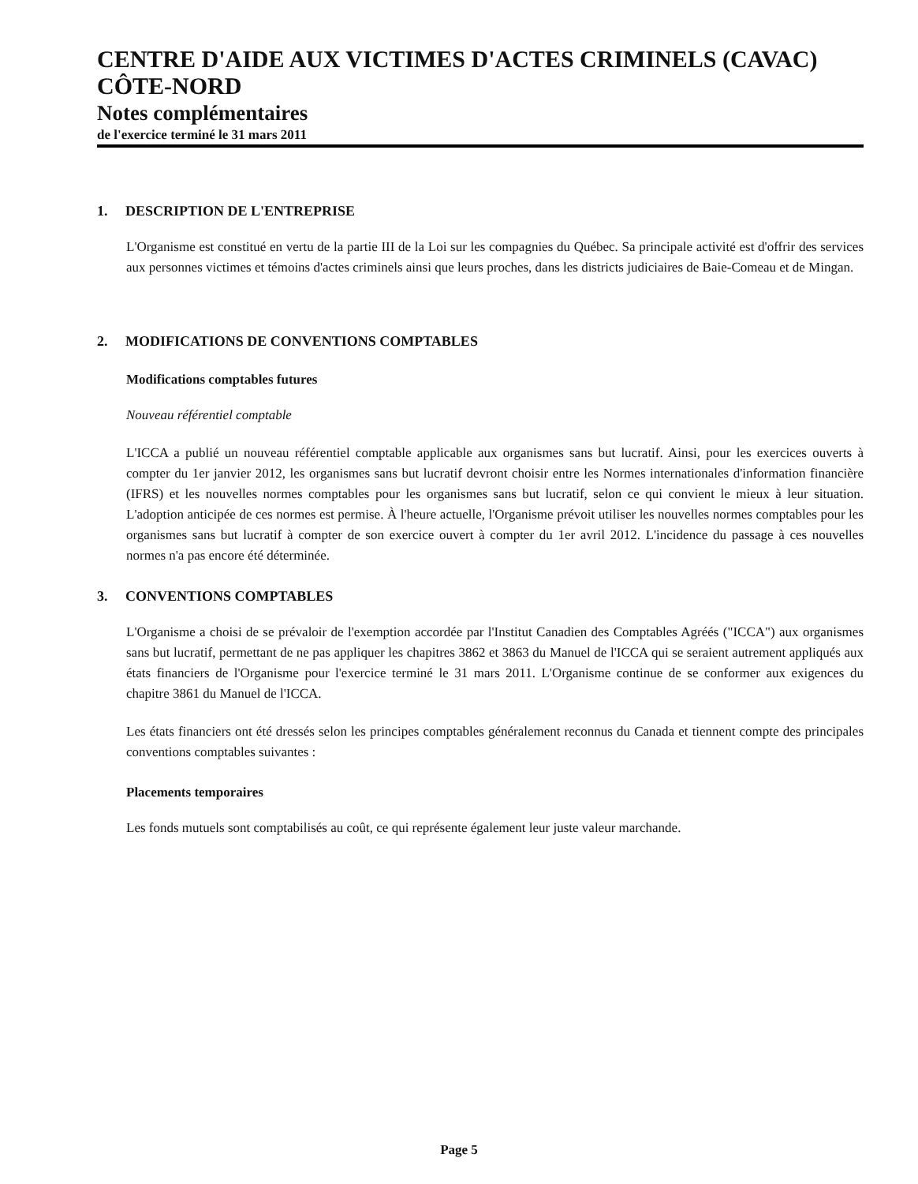CENTRE D'AIDE AUX VICTIMES D'ACTES CRIMINELS (CAVAC) CÔTE-NORD
Notes complémentaires
de l'exercice terminé le 31 mars 2011
1. DESCRIPTION DE L'ENTREPRISE
L'Organisme est constitué en vertu de la partie III de la Loi sur les compagnies du Québec. Sa principale activité est d'offrir des services aux personnes victimes et témoins d'actes criminels ainsi que leurs proches, dans les districts judiciaires de Baie-Comeau et de Mingan.
2. MODIFICATIONS DE CONVENTIONS COMPTABLES
Modifications comptables futures
Nouveau référentiel comptable
L'ICCA a publié un nouveau référentiel comptable applicable aux organismes sans but lucratif. Ainsi, pour les exercices ouverts à compter du 1er janvier 2012, les organismes sans but lucratif devront choisir entre les Normes internationales d'information financière (IFRS) et les nouvelles normes comptables pour les organismes sans but lucratif, selon ce qui convient le mieux à leur situation. L'adoption anticipée de ces normes est permise. À l'heure actuelle, l'Organisme prévoit utiliser les nouvelles normes comptables pour les organismes sans but lucratif à compter de son exercice ouvert à compter du 1er avril 2012. L'incidence du passage à ces nouvelles normes n'a pas encore été déterminée.
3. CONVENTIONS COMPTABLES
L'Organisme a choisi de se prévaloir de l'exemption accordée par l'Institut Canadien des Comptables Agréés ("ICCA") aux organismes sans but lucratif, permettant de ne pas appliquer les chapitres 3862 et 3863 du Manuel de l'ICCA qui se seraient autrement appliqués aux états financiers de l'Organisme pour l'exercice terminé le 31 mars 2011. L'Organisme continue de se conformer aux exigences du chapitre 3861 du Manuel de l'ICCA.
Les états financiers ont été dressés selon les principes comptables généralement reconnus du Canada et tiennent compte des principales conventions comptables suivantes :
Placements temporaires
Les fonds mutuels sont comptabilisés au coût, ce qui représente également leur juste valeur marchande.
Page 5